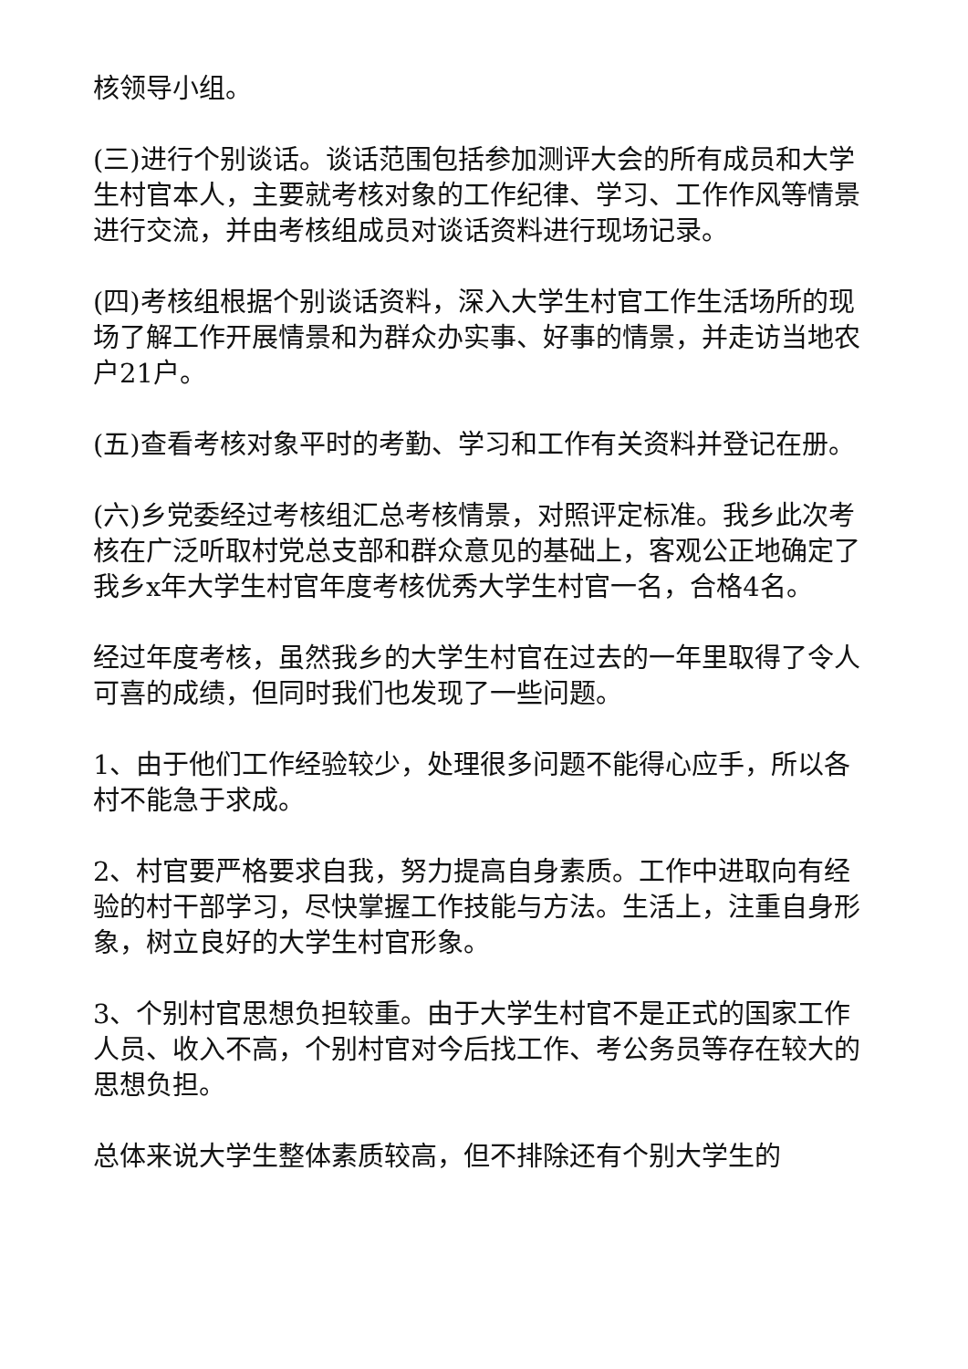核领导小组。
(三)进行个别谈话。谈话范围包括参加测评大会的所有成员和大学生村官本人，主要就考核对象的工作纪律、学习、工作作风等情景进行交流，并由考核组成员对谈话资料进行现场记录。
(四)考核组根据个别谈话资料，深入大学生村官工作生活场所的现场了解工作开展情景和为群众办实事、好事的情景，并走访当地农户21户。
(五)查看考核对象平时的考勤、学习和工作有关资料并登记在册。
(六)乡党委经过考核组汇总考核情景，对照评定标准。我乡此次考核在广泛听取村党总支部和群众意见的基础上，客观公正地确定了我乡x年大学生村官年度考核优秀大学生村官一名，合格4名。
经过年度考核，虽然我乡的大学生村官在过去的一年里取得了令人可喜的成绩，但同时我们也发现了一些问题。
1、由于他们工作经验较少，处理很多问题不能得心应手，所以各村不能急于求成。
2、村官要严格要求自我，努力提高自身素质。工作中进取向有经验的村干部学习，尽快掌握工作技能与方法。生活上，注重自身形象，树立良好的大学生村官形象。
3、个别村官思想负担较重。由于大学生村官不是正式的国家工作人员、收入不高，个别村官对今后找工作、考公务员等存在较大的思想负担。
总体来说大学生整体素质较高，但不排除还有个别大学生的